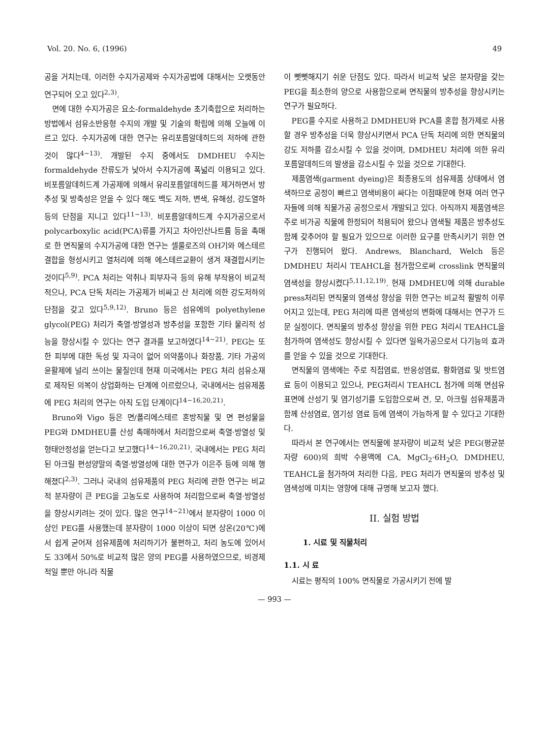Vol. 20. No. 6, (1996) 49
공을 거치는데, 이러한 수지가공제와 수지가공법에 대해서는 오랫동안 연구되어 오고 있다<sup>2,3)</sup>.
면에 대한 수지가공은 요소-formaldehyde 초기축합으로 처리하는 방법에서 섬유소반응형 수지의 개발 및 기술의 확립에 의해 오늘에 이르고 있다. 수지가공에 대한 연구는 유리포름알데히드의 저하에 관한 것이 많다<sup>4~13)</sup>. 개발된 수지 중에서도 DMDHEU 수지는 formaldehyde 잔류도가 낮아서 수지가공에 폭넓리 이용되고 있다. 비포름알데히드계 가공제에 의해서 유리포름알데히드를 제거하면서 방추성 및 방축성은 얻을 수 있다 해도 백도 저하, 변색, 유해성, 강도열하 등의 단점을 지니고 있다<sup>11~13)</sup>. 비포름알데히드계 수지가공으로서 polycarboxylic acid(PCA)류를 가지고 차아인산나트륨 등을 촉매로 한 면직물의 수지가공에 대한 연구는 셀룰로즈의 OH기와 에스테르 결합을 형성시키고 열처리에 의해 에스테르교환이 생겨 재결합시키는 것이다<sup>5,9)</sup>. PCA 처리는 악취나 피부자극 등의 유해 부작용이 비교적 적으나, PCA 단독 처리는 가공제가 비싸고 산 처리에 의한 강도저하의 단점을 갖고 있다<sup>5,9,12)</sup>. Bruno 등은 섬유에의 polyethylene glycol(PEG) 처리가 축열·방열성과 방추성을 포함한 기타 물리적 성능을 향상시킬 수 있다는 연구 결과를 보고하였다<sup>14~21)</sup>. PEG는 또한 피부에 대한 독성 및 자극이 없어 의약품이나 화장품, 기타 가공의 윤활제에 널리 쓰이는 물질인데 현재 미국에서는 PEG 처리 섬유소재로 제작된 의복이 상업화하는 단계에 이르렀으나, 국내에서는 섬유제품에 PEG 처리의 연구는 아직 도입 단계이다<sup>14~16,20,21)</sup>.
Bruno와 Vigo 등은 면/폴리에스테르 혼방직물 및 면 편성물을 PEG와 DMDHEU를 산성 촉매하에서 처리함으로써 축열·방열성 및 형태안정성을 얻는다고 보고했다<sup>14~16,20,21)</sup>. 국내에서는 PEG 처리된 아크릴 편성양말의 축열·방열성에 대한 연구가 이은주 등에 의해 행해졌다<sup>2,3)</sup>. 그러나 국내의 섬유제품의 PEG 처리에 관한 연구는 비교적 분자량이 큰 PEG을 고농도로 사용하여 처리함으로써 축열·방열성을 향상시키려는 것이 있다. 많은 연구<sup>14~21)</sup>에서 분자량이 1000 이상인 PEG를 사용했는데 분자량이 1000 이상이 되면 상온(20℃)에서 쉽게 굳어져 섬유제품에 처리하기가 불편하고, 처리 농도에 있어서도 33에서 50%로 비교적 많은 양의 PEG를 사용하였으므로, 비경제적일 뿐만 아니라 직물
이 뻣뻣해지기 쉬운 단점도 있다. 따라서 비교적 낮은 분자량을 갖는 PEG을 최소한의 양으로 사용함으로써 면직물의 방추성을 향상시키는 연구가 필요하다.
PEG를 수지로 사용하고 DMDHEU와 PCA를 혼합 첨가제로 사용할 경우 방추성을 더욱 향상시키면서 PCA 단독 처리에 의한 면직물의 강도 저하를 감소시킬 수 있을 것이며, DMDHEU 처리에 의한 유리포름알데히드의 발생을 감소시킬 수 있을 것으로 기대한다.
제품염색(garment dyeing)은 최종용도의 섬유제품 상태에서 염색하므로 공정이 빠르고 염색비용이 싸다는 이점때문에 현재 여러 연구자들에 의해 직물가공 공정으로서 개발되고 있다. 아직까지 제품염색은 주로 비가공 직물에 한정되어 적용되어 왔으나 염색될 제품은 방추성도 함께 갖추어야 할 필요가 있으므로 이러한 요구를 만족시키기 위한 연구가 진행되어 왔다. Andrews, Blanchard, Welch 등은 DMDHEU 처리시 TEAHCL을 첨가함으로써 crosslink 면직물의 염색성을 향상시켰다<sup>5,11,12,19)</sup>. 현재 DMDHEU에 의해 durable press처리된 면직물의 염색성 향상을 위한 연구는 비교적 활발히 이루어지고 있는데, PEG 처리에 따른 염색성의 변화에 대해서는 연구가 드문 실정이다. 면직물의 방추성 향상을 위한 PEG 처리시 TEAHCL을 첨가하여 염색성도 향상시킬 수 있다면 일욕가공으로서 다기능의 효과를 얻을 수 있을 것으로 기대한다.
면직물의 염색에는 주로 직접염료, 반응성염료, 황화염료 및 밧트염료 등이 이용되고 있으나, PEG처리시 TEAHCL 첨가에 의해 면섬유표면에 산성기 및 염기성기를 도입함으로써 견, 모, 아크릴 섬유제품과 함께 산성염료, 염기성 염료 등에 염색이 가능하게 할 수 있다고 기대한다.
따라서 본 연구에서는 면직물에 분자량이 비교적 낮은 PEG(평균분자량 600)의 희박 수용액에 CA, MgCl<sub>2</sub>·6H<sub>2</sub>O, DMDHEU, TEAHCL을 첨가하여 처리한 다음, PEG 처리가 면직물의 방추성 및 염색성에 미치는 영향에 대해 규명해 보고자 했다.
II. 실험 방법
1. 시료 및 직물처리
1.1. 시 료
시료는 평직의 100% 면직물로 가공시키기 전에 발
— 993 —